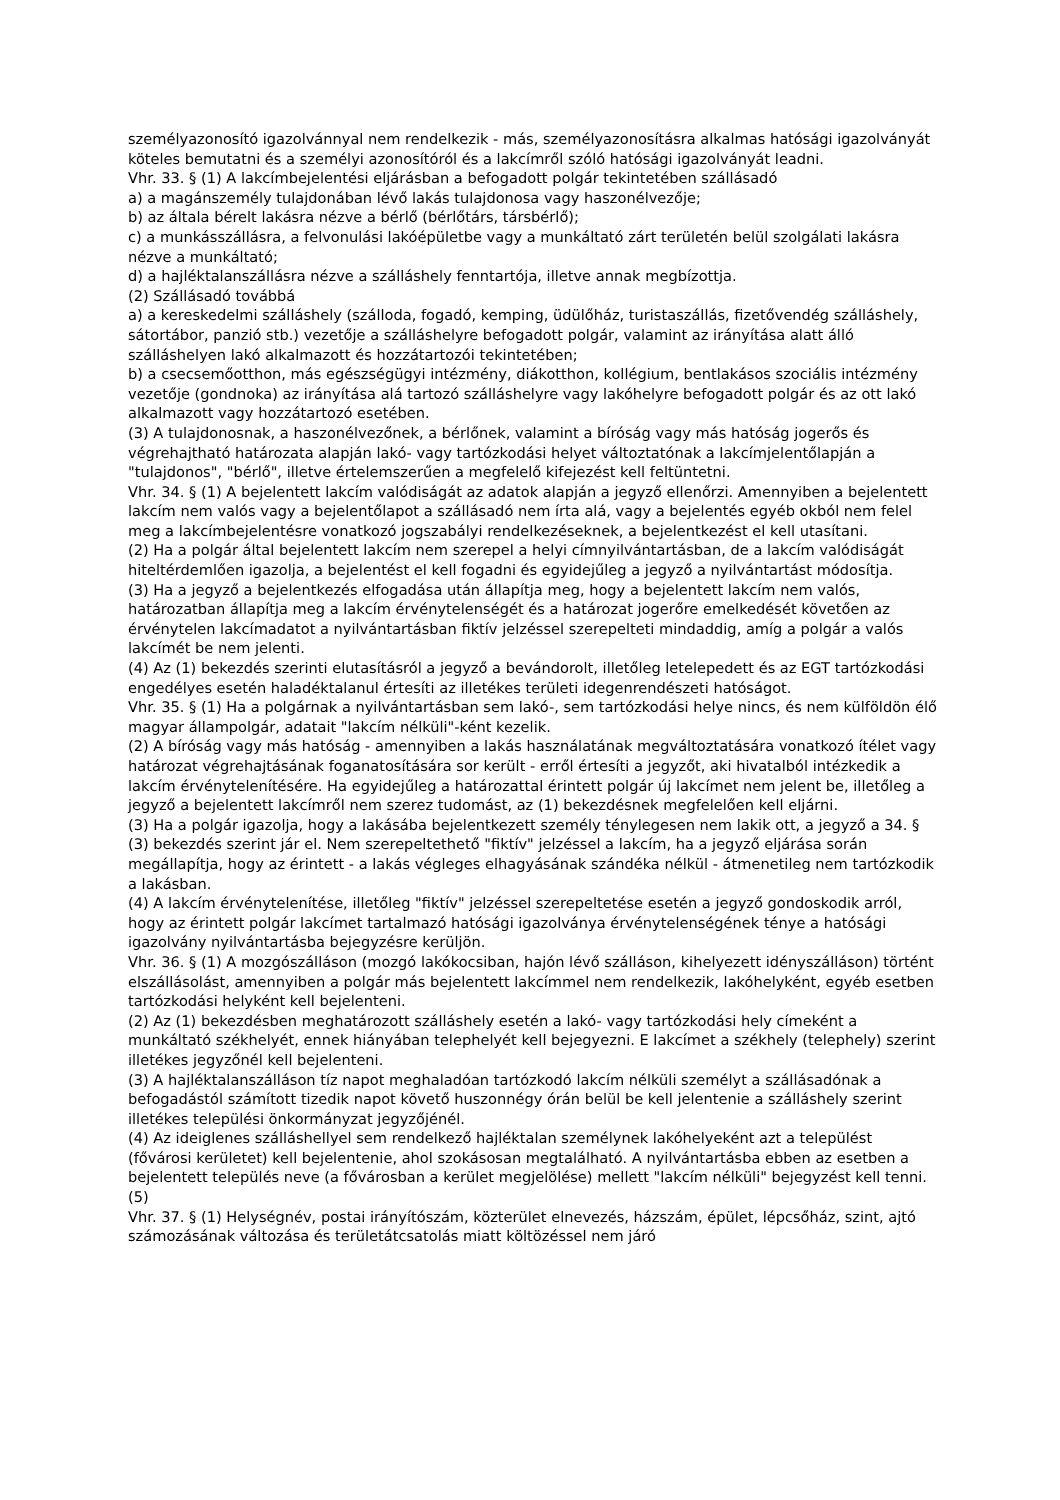személyazonosító igazolvánnyal nem rendelkezik - más, személyazonosításra alkalmas hatósági igazolványát köteles bemutatni és a személyi azonosítóról és a lakcímről szóló hatósági igazolványát leadni.
Vhr. 33. § (1) A lakcímbejelentési eljárásban a befogadott polgár tekintetében szállásadó
a) a magánszemély tulajdonában lévő lakás tulajdonosa vagy haszonélvezője;
b) az általa bérelt lakásra nézve a bérlő (bérlőtárs, társbérlő);
c) a munkásszállásra, a felvonulási lakóépületbe vagy a munkáltató zárt területén belül szolgálati lakásra nézve a munkáltató;
d) a hajléktalanszállásra nézve a szálláshely fenntartója, illetve annak megbízottja.
(2) Szállásadó továbbá
a) a kereskedelmi szálláshely (szálloda, fogadó, kemping, üdülőház, turistaszállás, fizetővendég szálláshely, sátortábor, panzió stb.) vezetője a szálláshelyre befogadott polgár, valamint az irányítása alatt álló szálláshelyen lakó alkalmazott és hozzátartozói tekintetében;
b) a csecsemőotthon, más egészségügyi intézmény, diákotthon, kollégium, bentlakásos szociális intézmény vezetője (gondnoka) az irányítása alá tartozó szálláshelyre vagy lakóhelyre befogadott polgár és az ott lakó alkalmazott vagy hozzátartozó esetében.
(3) A tulajdonosnak, a haszonélvezőnek, a bérlőnek, valamint a bíróság vagy más hatóság jogerős és végrehajtható határozata alapján lakó- vagy tartózkodási helyet változtatónak a lakcímjelentőlapján a "tulajdonos", "bérlő", illetve értelemszerűen a megfelelő kifejezést kell feltüntetni.
Vhr. 34. § (1) A bejelentett lakcím valódiságát az adatok alapján a jegyző ellenőrzi. Amennyiben a bejelentett lakcím nem valós vagy a bejelentőlapot a szállásadó nem írta alá, vagy a bejelentés egyéb okból nem felel meg a lakcímbejelentésre vonatkozó jogszabályi rendelkezéseknek, a bejelentkezést el kell utasítani.
(2) Ha a polgár által bejelentett lakcím nem szerepel a helyi címnyilvántartásban, de a lakcím valódiságát hiteltérdemlően igazolja, a bejelentést el kell fogadni és egyidejűleg a jegyző a nyilvántartást módosítja.
(3) Ha a jegyző a bejelentkezés elfogadása után állapítja meg, hogy a bejelentett lakcím nem valós, határozatban állapítja meg a lakcím érvénytelenségét és a határozat jogerőre emelkedését követően az érvénytelen lakcímadatot a nyilvántartásban fiktív jelzéssel szerepelteti mindaddig, amíg a polgár a valós lakcímét be nem jelenti.
(4) Az (1) bekezdés szerinti elutasításról a jegyző a bevándorolt, illetőleg letelepedett és az EGT tartózkodási engedélyes esetén haladéktalanul értesíti az illetékes területi idegenrendészeti hatóságot.
Vhr. 35. § (1) Ha a polgárnak a nyilvántartásban sem lakó-, sem tartózkodási helye nincs, és nem külföldön élő magyar állampolgár, adatait "lakcím nélküli"-ként kezelik.
(2) A bíróság vagy más hatóság - amennyiben a lakás használatának megváltoztatására vonatkozó ítélet vagy határozat végrehajtásának foganatosítására sor került - erről értesíti a jegyzőt, aki hivatalból intézkedik a lakcím érvénytelenítésére. Ha egyidejűleg a határozattal érintett polgár új lakcímet nem jelent be, illetőleg a jegyző a bejelentett lakcímről nem szerez tudomást, az (1) bekezdésnek megfelelően kell eljárni.
(3) Ha a polgár igazolja, hogy a lakásába bejelentkezett személy ténylegesen nem lakik ott, a jegyző a 34. § (3) bekezdés szerint jár el. Nem szerepeltethető "fiktív" jelzéssel a lakcím, ha a jegyző eljárása során megállapítja, hogy az érintett - a lakás végleges elhagyásának szándéka nélkül - átmenetileg nem tartózkodik a lakásban.
(4) A lakcím érvénytelenítése, illetőleg "fiktív" jelzéssel szerepeltetése esetén a jegyző gondoskodik arról, hogy az érintett polgár lakcímet tartalmazó hatósági igazolványa érvénytelenségének ténye a hatósági igazolvány nyilvántartásba bejegyzésre kerüljön.
Vhr. 36. § (1) A mozgószálláson (mozgó lakókocsiban, hajón lévő szálláson, kihelyezett idényszálláson) történt elszállásolást, amennyiben a polgár más bejelentett lakcímmel nem rendelkezik, lakóhelyként, egyéb esetben tartózkodási helyként kell bejelenteni.
(2) Az (1) bekezdésben meghatározott szálláshely esetén a lakó- vagy tartózkodási hely címeként a munkáltató székhelyét, ennek hiányában telephelyét kell bejegyezni. E lakcímet a székhely (telephely) szerint illetékes jegyzőnél kell bejelenteni.
(3) A hajléktalanszálláson tíz napot meghaladóan tartózkodó lakcím nélküli személyt a szállásadónak a befogadástól számított tizedik napot követő huszonnégy órán belül be kell jelentenie a szálláshely szerint illetékes települési önkormányzat jegyzőjénél.
(4) Az ideiglenes szálláshellyel sem rendelkező hajléktalan személynek lakóhelyeként azt a települést (fővárosi kerületet) kell bejelentenie, ahol szokásosan megtalálható. A nyilvántartásba ebben az esetben a bejelentett település neve (a fővárosban a kerület megjelölése) mellett "lakcím nélküli" bejegyzést kell tenni.
(5)
Vhr. 37. § (1) Helységnév, postai irányítószám, közterület elnevezés, házszám, épület, lépcsőház, szint, ajtó számozásának változása és területátcsatolás miatt költözéssel nem járó